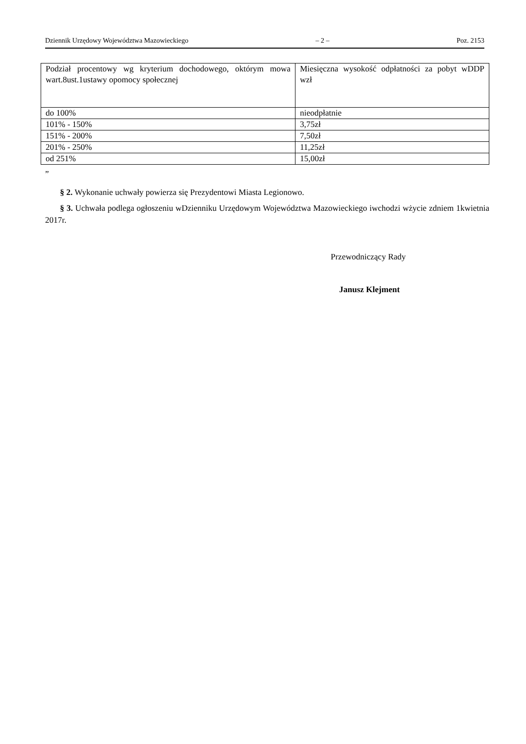Dziennik Urzędowy Województwa Mazowieckiego – 2 – Poz. 2153
| Podział procentowy wg kryterium dochodowego, októrym mowa wart.8ust.1ustawy opomocy społecznej | Miesięczna wysokość odpłatności za pobyt wDDP wzł |
| do 100% | nieodpłatnie |
| 101% - 150% | 3,75zł |
| 151% - 200% | 7,50zł |
| 201% - 250% | 11,25zł |
| od 251% | 15,00zł |
”
§ 2. Wykonanie uchwały powierza się Prezydentowi Miasta Legionowo.
§ 3. Uchwała podlega ogłoszeniu wDzienniku Urzędowym Województwa Mazowieckiego iwchodzi wżycie zdniem 1kwietnia 2017r.
Przewodniczący Rady
Janusz Klejment